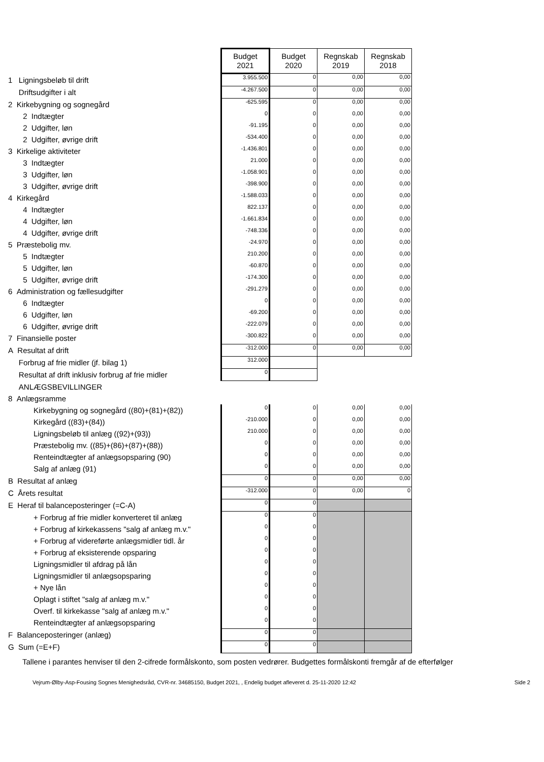| | Budget 2021 | Budget 2020 | Regnskab 2019 | Regnskab 2018 |
| 1 Ligningsbeløb til drift | 3.955.500 | 0 | 0,00 | 0,00 |
| Driftsudgifter i alt | -4.267.500 | 0 | 0,00 | 0,00 |
| 2 Kirkebygning og sognegård | -625.595 | 0 | 0,00 | 0,00 |
| 2 Indtægter | 0 | 0 | 0,00 | 0,00 |
| 2 Udgifter, løn | -91.195 | 0 | 0,00 | 0,00 |
| 2 Udgifter, øvrige drift | -534.400 | 0 | 0,00 | 0,00 |
| 3 Kirkelige aktiviteter | -1.436.801 | 0 | 0,00 | 0,00 |
| 3 Indtægter | 21.000 | 0 | 0,00 | 0,00 |
| 3 Udgifter, løn | -1.058.901 | 0 | 0,00 | 0,00 |
| 3 Udgifter, øvrige drift | -398.900 | 0 | 0,00 | 0,00 |
| 4 Kirkegård | -1.588.033 | 0 | 0,00 | 0,00 |
| 4 Indtægter | 822.137 | 0 | 0,00 | 0,00 |
| 4 Udgifter, løn | -1.661.834 | 0 | 0,00 | 0,00 |
| 4 Udgifter, øvrige drift | -748.336 | 0 | 0,00 | 0,00 |
| 5 Præstebolig mv. | -24.970 | 0 | 0,00 | 0,00 |
| 5 Indtægter | 210.200 | 0 | 0,00 | 0,00 |
| 5 Udgifter, løn | -60.870 | 0 | 0,00 | 0,00 |
| 5 Udgifter, øvrige drift | -174.300 | 0 | 0,00 | 0,00 |
| 6 Administration og fællesudgifter | -291.279 | 0 | 0,00 | 0,00 |
| 6 Indtægter | 0 | 0 | 0,00 | 0,00 |
| 6 Udgifter, løn | -69.200 | 0 | 0,00 | 0,00 |
| 6 Udgifter, øvrige drift | -222.079 | 0 | 0,00 | 0,00 |
| 7 Finansielle poster | -300.822 | 0 | 0,00 | 0,00 |
| A Resultat af drift | -312.000 | 0 | 0,00 | 0,00 |
| Forbrug af frie midler (jf. bilag 1) | 312.000 | | | |
| Resultat af drift inklusiv forbrug af frie midler | 0 | | | |
| ANLÆGSBEVILLINGER | | | | |
| 8 Anlægsramme | | | | |
| Kirkebygning og sognegård ((80)+(81)+(82)) | 0 | 0 | 0,00 | 0,00 |
| Kirkegård ((83)+(84)) | -210.000 | 0 | 0,00 | 0,00 |
| Ligningsbeløb til anlæg ((92)+(93)) | 210.000 | 0 | 0,00 | 0,00 |
| Præstebolig mv. ((85)+(86)+(87)+(88)) | 0 | 0 | 0,00 | 0,00 |
| Renteindtægter af anlægsopsparing (90) | 0 | 0 | 0,00 | 0,00 |
| Salg af anlæg (91) | 0 | 0 | 0,00 | 0,00 |
| B Resultat af anlæg | 0 | 0 | 0,00 | 0,00 |
| C Årets resultat | -312.000 | 0 | 0,00 | 0 |
| E Heraf til balanceposteringer (=C-A) | 0 | 0 | | |
| + Forbrug af frie midler konverteret til anlæg | 0 | 0 | | |
| + Forbrug af kirkekassens "salg af anlæg m.v." | 0 | 0 | | |
| + Forbrug af videreførte anlægsmidler tidl. år | 0 | 0 | | |
| + Forbrug af eksisterende opsparing | 0 | 0 | | |
| Ligningsmidler til afdrag på lån | 0 | 0 | | |
| Ligningsmidler til anlægsopsparing | 0 | 0 | | |
| + Nye lån | 0 | 0 | | |
| Oplagt i stiftet "salg af anlæg m.v." | 0 | 0 | | |
| Overf. til kirkekasse "salg af anlæg m.v." | 0 | 0 | | |
| Renteindtægter af anlægsopsparing | 0 | 0 | | |
| F Balanceposteringer (anlæg) | 0 | 0 | | |
| G Sum (=E+F) | 0 | 0 | | |
Tallene i parantes henviser til den 2-cifrede formålskonto, som posten vedrører. Budgettes formålskonti fremgår af de efterfølger
Vejrum-Ølby-Asp-Fousing Sognes Menighedsråd, CVR-nr. 34685150, Budget 2021, , Endelig budget afleveret d. 25-11-2020 12:42 Side 2